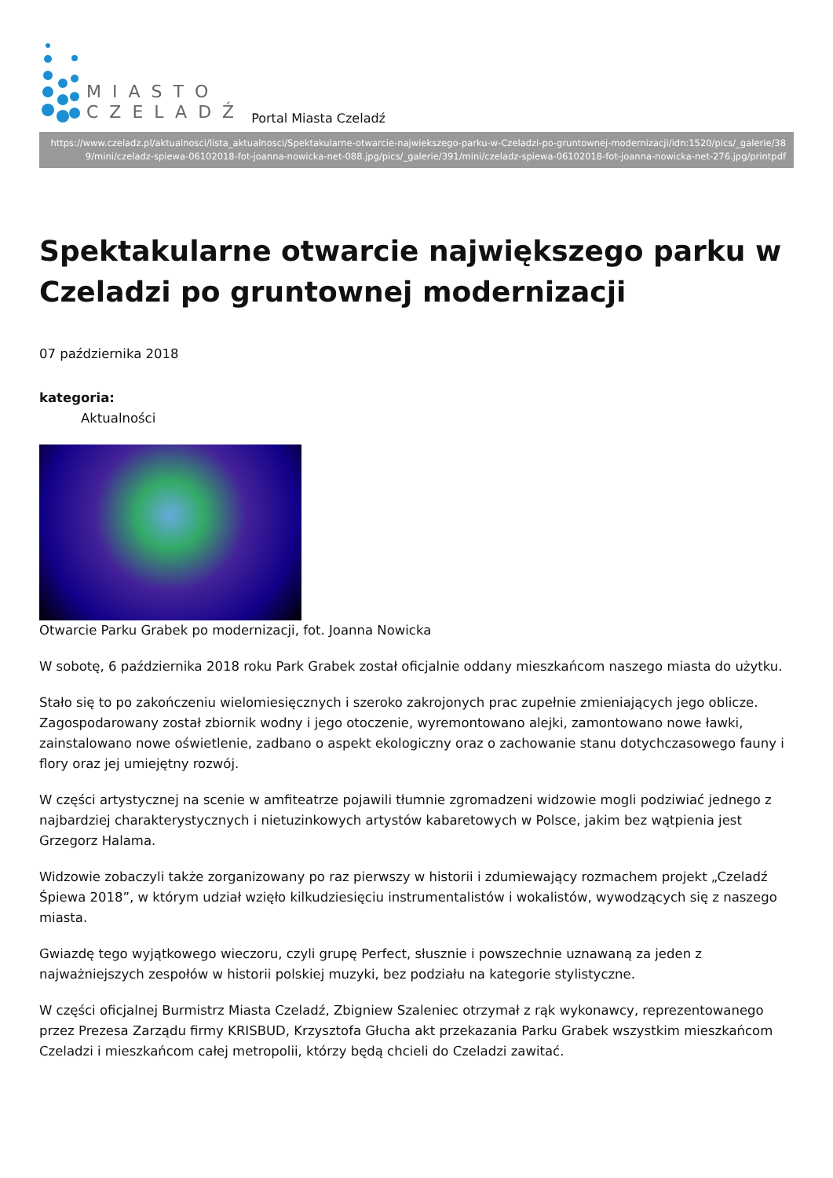MIASTO
CZELADŹ
Portal Miasta Czeladź
https://www.czeladz.pl/aktualnosci/lista_aktualnosci/Spektakularne-otwarcie-najwiekszego-parku-w-Czeladzi-po-gruntownej-modernizacji/idn:1520/pics/_galerie/389/mini/czeladz-spiewa-06102018-fot-joanna-nowicka-net-088.jpg/pics/_galerie/391/mini/czeladz-spiewa-06102018-fot-joanna-nowicka-net-276.jpg/printpdf
Spektakularne otwarcie największego parku w Czeladzi po gruntownej modernizacji
07 października 2018
kategoria:
Aktualności
Otwarcie Parku Grabek po modernizacji, fot. Joanna Nowicka
W sobotę, 6 października 2018 roku Park Grabek został oficjalnie oddany mieszkańcom naszego miasta do użytku.
Stało się to po zakończeniu wielomiesięcznych i szeroko zakrojonych prac zupełnie zmieniających jego oblicze. Zagospodarowany został zbiornik wodny i jego otoczenie, wyremontowano alejki, zamontowano nowe ławki, zainstalowano nowe oświetlenie, zadbano o aspekt ekologiczny oraz o zachowanie stanu dotychczasowego fauny i flory oraz jej umiejętny rozwój.
W części artystycznej na scenie w amfiteatrze pojawili tłumnie zgromadzeni widzowie mogli podziwiać jednego z najbardziej charakterystycznych i nietuzinkowych artystów kabaretowych w Polsce, jakim bez wątpienia jest Grzegorz Halama.
Widzowie zobaczyli także zorganizowany po raz pierwszy w historii i zdumiewający rozmachem projekt „Czeladź Śpiewa 2018”, w którym udział wzięło kilkudziesięciu instrumentalistów i wokalistów, wywodzących się z naszego miasta.
Gwiazdę tego wyjątkowego wieczoru, czyli grupę Perfect, słusznie i powszechnie uznawaną za jeden z najważniejszych zespołów w historii polskiej muzyki, bez podziału na kategorie stylistyczne.
W części oficjalnej Burmistrz Miasta Czeladź, Zbigniew Szaleniec otrzymał z rąk wykonawcy, reprezentowanego przez Prezesa Zarządu firmy KRISBUD, Krzysztofa Głucha akt przekazania Parku Grabek wszystkim mieszkańcom Czeladzi i mieszkańcom całej metropolii, którzy będą chcieli do Czeladzi zawitać.